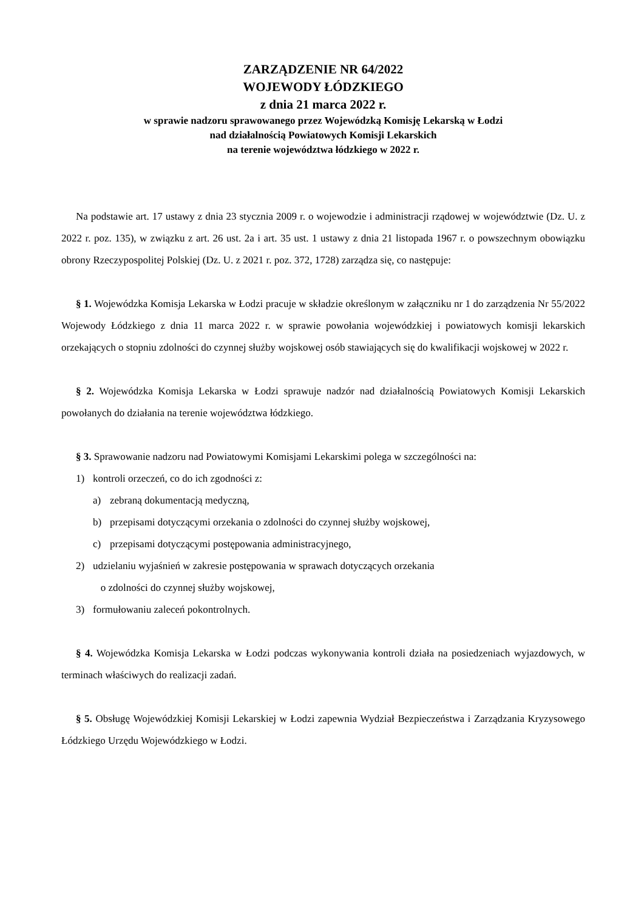ZARZĄDZENIE NR 64/2022
WOJEWODY ŁÓDZKIEGO
z dnia 21 marca 2022 r.
w sprawie nadzoru sprawowanego przez Wojewódzką Komisję Lekarską w Łodzi
nad działalnością Powiatowych Komisji Lekarskich
na terenie województwa łódzkiego w 2022 r.
Na podstawie art. 17 ustawy z dnia 23 stycznia 2009 r. o wojewodzie i administracji rządowej w województwie (Dz. U. z 2022 r. poz. 135), w związku z art. 26 ust. 2a i art. 35 ust. 1 ustawy z dnia 21 listopada 1967 r. o powszechnym obowiązku obrony Rzeczypospolitej Polskiej (Dz. U. z 2021 r. poz. 372, 1728) zarządza się, co następuje:
§ 1. Wojewódzka Komisja Lekarska w Łodzi pracuje w składzie określonym w załączniku nr 1 do zarządzenia Nr 55/2022 Wojewody Łódzkiego z dnia 11 marca 2022 r. w sprawie powołania wojewódzkiej i powiatowych komisji lekarskich orzekających o stopniu zdolności do czynnej służby wojskowej osób stawiających się do kwalifikacji wojskowej w 2022 r.
§ 2. Wojewódzka Komisja Lekarska w Łodzi sprawuje nadzór nad działalnością Powiatowych Komisji Lekarskich powołanych do działania na terenie województwa łódzkiego.
§ 3. Sprawowanie nadzoru nad Powiatowymi Komisjami Lekarskimi polega w szczególności na:
1) kontroli orzeczeń, co do ich zgodności z:
a) zebraną dokumentacją medyczną,
b) przepisami dotyczącymi orzekania o zdolności do czynnej służby wojskowej,
c) przepisami dotyczącymi postępowania administracyjnego,
2) udzielaniu wyjaśnień w zakresie postępowania w sprawach dotyczących orzekania
o zdolności do czynnej służby wojskowej,
3) formułowaniu zaleceń pokontrolnych.
§ 4. Wojewódzka Komisja Lekarska w Łodzi podczas wykonywania kontroli działa na posiedzeniach wyjazdowych, w terminach właściwych do realizacji zadań.
§ 5. Obsługę Wojewódzkiej Komisji Lekarskiej w Łodzi zapewnia Wydział Bezpieczeństwa i Zarządzania Kryzysowego Łódzkiego Urzędu Wojewódzkiego w Łodzi.